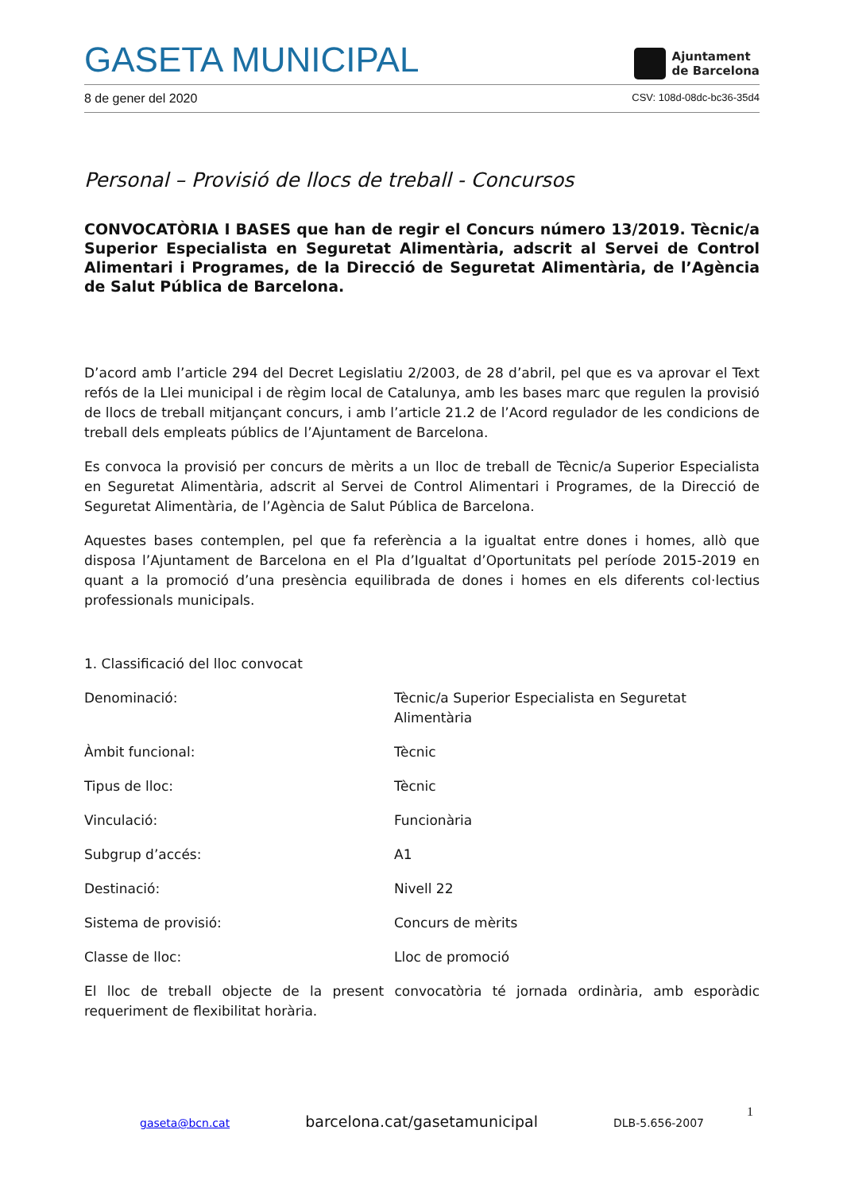GASETA MUNICIPAL
Ajuntament
de Barcelona
8 de gener del 2020 CSV: 108d-08dc-bc36-35d4
Personal – Provisió de llocs de treball - Concursos
CONVOCATÒRIA I BASES que han de regir el Concurs número 13/2019. Tècnic/a Superior Especialista en Seguretat Alimentària, adscrit al Servei de Control Alimentari i Programes, de la Direcció de Seguretat Alimentària, de l’Agència de Salut Pública de Barcelona.
D’acord amb l’article 294 del Decret Legislatiu 2/2003, de 28 d’abril, pel que es va aprovar el Text refós de la Llei municipal i de règim local de Catalunya, amb les bases marc que regulen la provisió de llocs de treball mitjançant concurs, i amb l’article 21.2 de l’Acord regulador de les condicions de treball dels empleats públics de l’Ajuntament de Barcelona.
Es convoca la provisió per concurs de mèrits a un lloc de treball de Tècnic/a Superior Especialista en Seguretat Alimentària, adscrit al Servei de Control Alimentari i Programes, de la Direcció de Seguretat Alimentària, de l’Agència de Salut Pública de Barcelona.
Aquestes bases contemplen, pel que fa referència a la igualtat entre dones i homes, allò que disposa l’Ajuntament de Barcelona en el Pla d’Igualtat d’Oportunitats pel període 2015-2019 en quant a la promoció d’una presència equilibrada de dones i homes en els diferents col·lectius professionals municipals.
1. Classificació del lloc convocat
| Denominació: | Tècnic/a Superior Especialista en Seguretat Alimentària |
| Àmbit funcional: | Tècnic |
| Tipus de lloc: | Tècnic |
| Vinculació: | Funcionària |
| Subgrup d’accés: | A1 |
| Destinació: | Nivell 22 |
| Sistema de provisió: | Concurs de mèrits |
| Classe de lloc: | Lloc de promoció |
El lloc de treball objecte de la present convocatòria té jornada ordinària, amb esporàdic requeriment de flexibilitat horària.
1
gaseta@bcn.cat barcelona.cat/gasetamunicipal DLB-5.656-2007